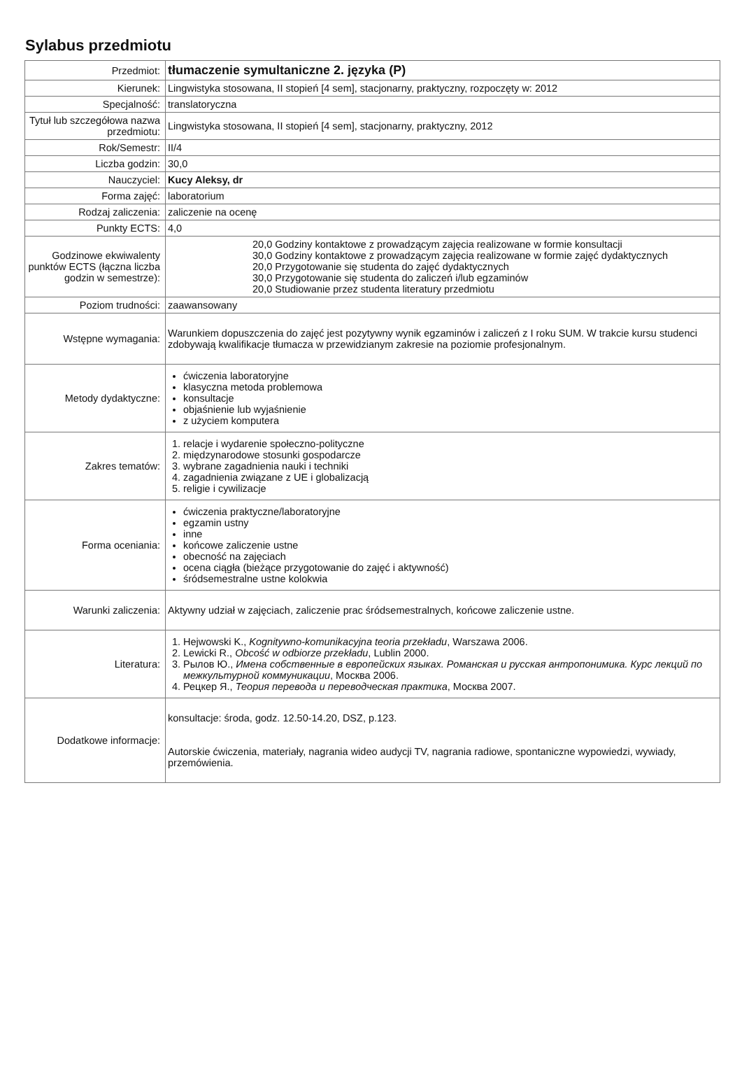Sylabus przedmiotu
| Przedmiot: | tłumaczenie symultaniczne 2. języka (P) |
| Kierunek: | Lingwistyka stosowana, II stopień [4 sem], stacjonarny, praktyczny, rozpoczęty w: 2012 |
| Specjalność: | translatoryczna |
| Tytuł lub szczegółowa nazwa przedmiotu: | Lingwistyka stosowana, II stopień [4 sem], stacjonarny, praktyczny, 2012 |
| Rok/Semestr: | II/4 |
| Liczba godzin: | 30,0 |
| Nauczyciel: | Kucy Aleksy, dr |
| Forma zajęć: | laboratorium |
| Rodzaj zaliczenia: | zaliczenie na ocenę |
| Punkty ECTS: | 4,0 |
| Godzinowe ekwiwalenty punktów ECTS (łączna liczba godzin w semestrze): | / 20,0 / Godziny kontaktowe z prowadzącym zajęcia realizowane w formie konsultacji / / 30,0 / Godziny kontaktowe z prowadzącym zajęcia realizowane w formie zajęć dydaktycznych / / 20,0 / Przygotowanie się studenta do zajęć dydaktycznych / / 30,0 / Przygotowanie się studenta do zaliczeń i/lub egzaminów / / 20,0 / Studiowanie przez studenta literatury przedmiotu / |
| Poziom trudności: | zaawansowany |
| Wstępne wymagania: | Warunkiem dopuszczenia do zajęć jest pozytywny wynik egzaminów i zaliczeń z I roku SUM. W trakcie kursu studenci zdobywają kwalifikacje tłumacza w przewidzianym zakresie na poziomie profesjonalnym. |
| Metody dydaktyczne: | ćwiczenia laboratoryjne klasyczna metoda problemowa konsultacje objaśnienie lub wyjaśnienie z użyciem komputera |
| Zakres tematów: | 1. relacje i wydarenie społeczno-polityczne 2. międzynarodowe stosunki gospodarcze 3. wybrane zagadnienia nauki i techniki 4. zagadnienia związane z UE i globalizacją 5. religie i cywilizacje |
| Forma oceniania: | ćwiczenia praktyczne/laboratoryjne egzamin ustny inne końcowe zaliczenie ustne obecność na zajęciach ocena ciągła (bieżące przygotowanie do zajęć i aktywność) śródsemestralne ustne kolokwia |
| Warunki zaliczenia: | Aktywny udział w zajęciach, zaliczenie prac śródsemestralnych, końcowe zaliczenie ustne. |
| Literatura: | 1. Hejwowski K., Kognitywno-komunikacyjna teoria przekładu , Warszawa 2006. 2. Lewicki R., Obcość w odbiorze przekładu , Lublin 2000. 3. Рылов Ю., Имена собственные в европейских языках. Романская и русская антропонимика. Курс лекций по межкультурной коммуникации , Москва 2006. 4. Рецкер Я., Теория перевода и переводческая практика , Москва 2007. |
| Dodatkowe informacje: | konsultacje: środa, godz. 12.50-14.20, DSZ, p.123. Autorskie ćwiczenia, materiały, nagrania wideo audycji TV, nagrania radiowe, spontaniczne wypowiedzi, wywiady, przemówienia. |